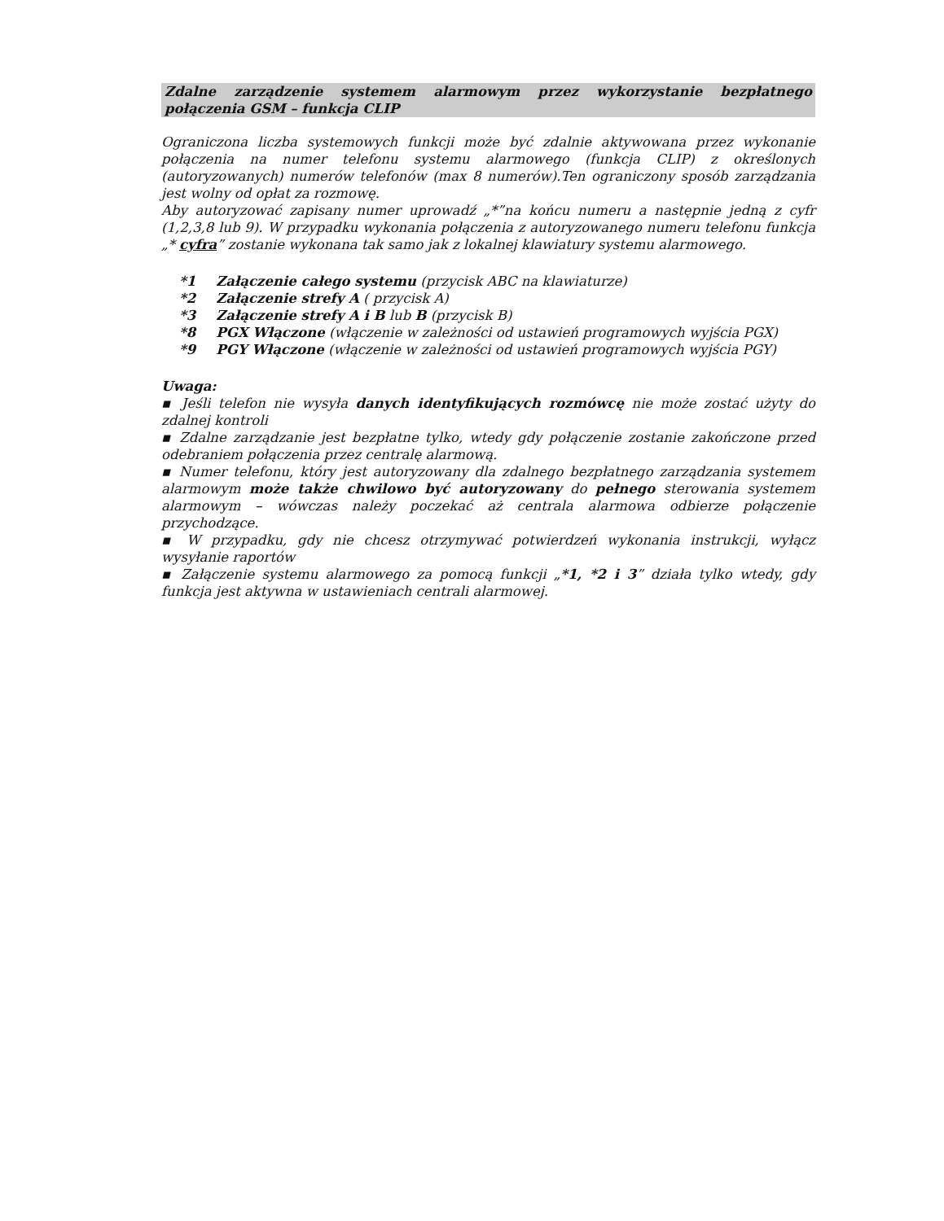Zdalne zarządzenie systemem alarmowym przez wykorzystanie bezpłatnego połączenia GSM – funkcja CLIP
Ograniczona liczba systemowych funkcji może być zdalnie aktywowana przez wykonanie połączenia na numer telefonu systemu alarmowego (funkcja CLIP) z określonych (autoryzowanych) numerów telefonów (max 8 numerów).Ten ograniczony sposób zarządzania jest wolny od opłat za rozmowę.
Aby autoryzować zapisany numer uprowadź „*”na końcu numeru a następnie jedną z cyfr (1,2,3,8 lub 9). W przypadku wykonania połączenia z autoryzowanego numeru telefonu funkcja „* cyfra” zostanie wykonana tak samo jak z lokalnej klawiatury systemu alarmowego.
*1 Załączenie całego systemu (przycisk ABC na klawiaturze)
*2 Załączenie strefy A ( przycisk A)
*3 Załączenie strefy A i B lub B (przycisk B)
*8 PGX Włączone (włączenie w zależności od ustawień programowych wyjścia PGX)
*9 PGY Włączone (włączenie w zależności od ustawień programowych wyjścia PGY)
Uwaga:
▪ Jeśli telefon nie wysyła danych identyfikujących rozmówcę nie może zostać użyty do zdalnej kontroli
▪ Zdalne zarządzanie jest bezpłatne tylko, wtedy gdy połączenie zostanie zakończone przed odebraniem połączenia przez centralę alarmową.
▪ Numer telefonu, który jest autoryzowany dla zdalnego bezpłatnego zarządzania systemem alarmowym może także chwilowo być autoryzowany do pełnego sterowania systemem alarmowym – wówczas należy poczekać aż centrala alarmowa odbierze połączenie przychodzące.
▪ W przypadku, gdy nie chcesz otrzymywać potwierdzeń wykonania instrukcji, wyłącz wysyłanie raportów
▪ Załączenie systemu alarmowego za pomocą funkcji „*1, *2 i 3” działa tylko wtedy, gdy funkcja jest aktywna w ustawieniach centrali alarmowej.